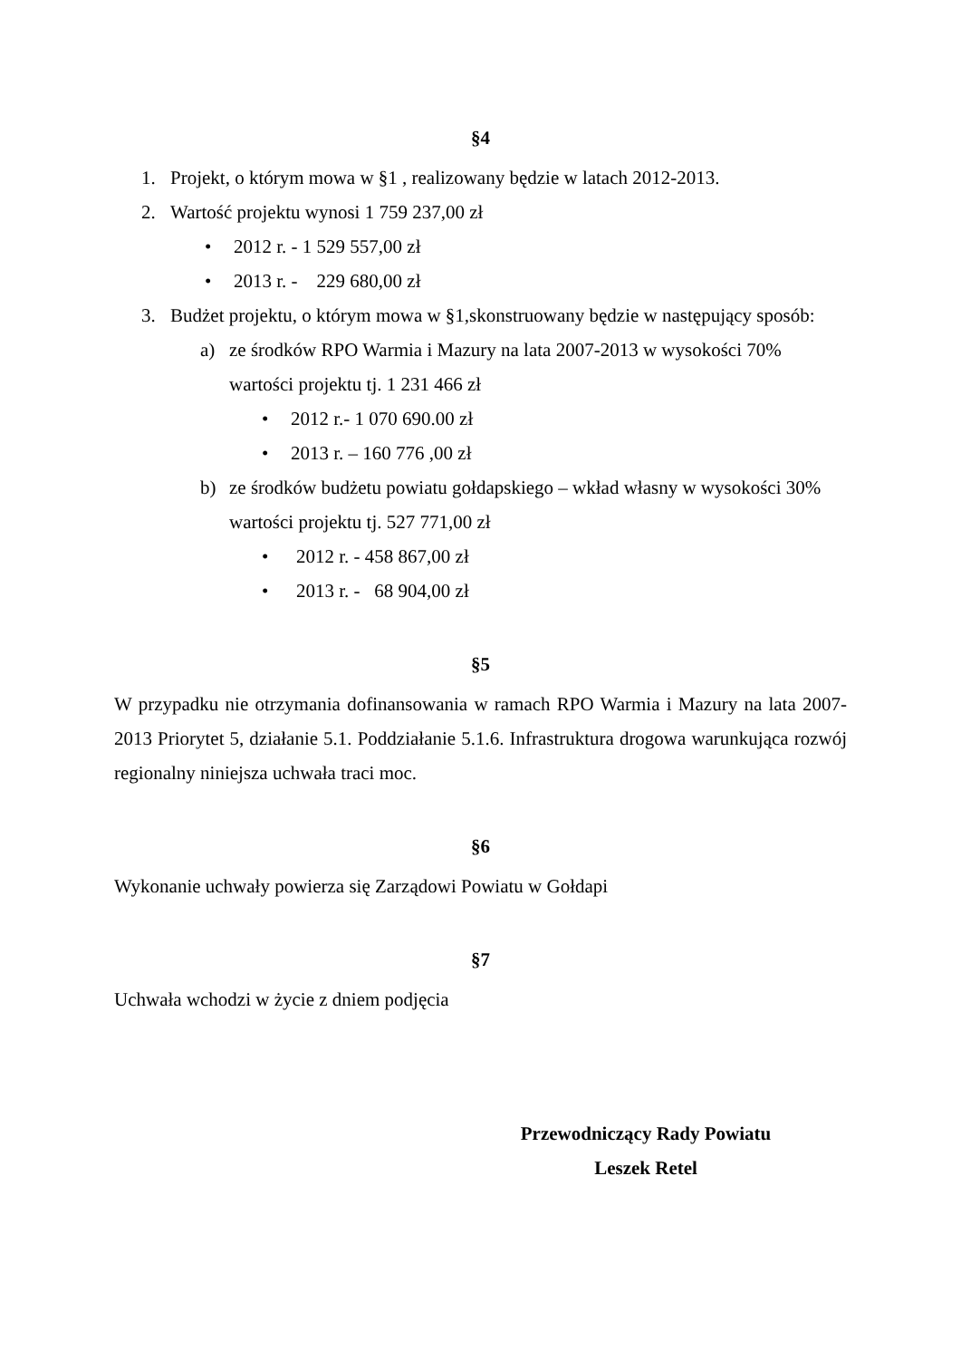§4
1. Projekt, o którym mowa w §1 , realizowany będzie w latach 2012-2013.
2. Wartość projektu wynosi 1 759 237,00 zł
• 2012 r. - 1 529 557,00 zł
• 2013 r. - 229 680,00 zł
3. Budżet projektu, o którym mowa w §1,skonstruowany będzie w następujący sposób:
a) ze środków RPO Warmia i Mazury na lata 2007-2013 w wysokości 70%
wartości projektu tj. 1 231 466 zł
• 2012 r.- 1 070 690.00 zł
• 2013 r. – 160 776 ,00 zł
b) ze środków budżetu powiatu gołdapskiego – wkład własny w wysokości 30%
wartości projektu tj. 527 771,00 zł
• 2012 r. - 458 867,00 zł
• 2013 r. - 68 904,00 zł
§5
W przypadku nie otrzymania dofinansowania w ramach RPO Warmia i Mazury na lata 2007-2013 Priorytet 5, działanie 5.1. Poddziałanie 5.1.6. Infrastruktura drogowa warunkująca rozwój regionalny niniejsza uchwała traci moc.
§6
Wykonanie uchwały powierza się Zarządowi Powiatu w Gołdapi
§7
Uchwała wchodzi w życie z dniem podjęcia
Przewodniczący Rady Powiatu
Leszek Retel